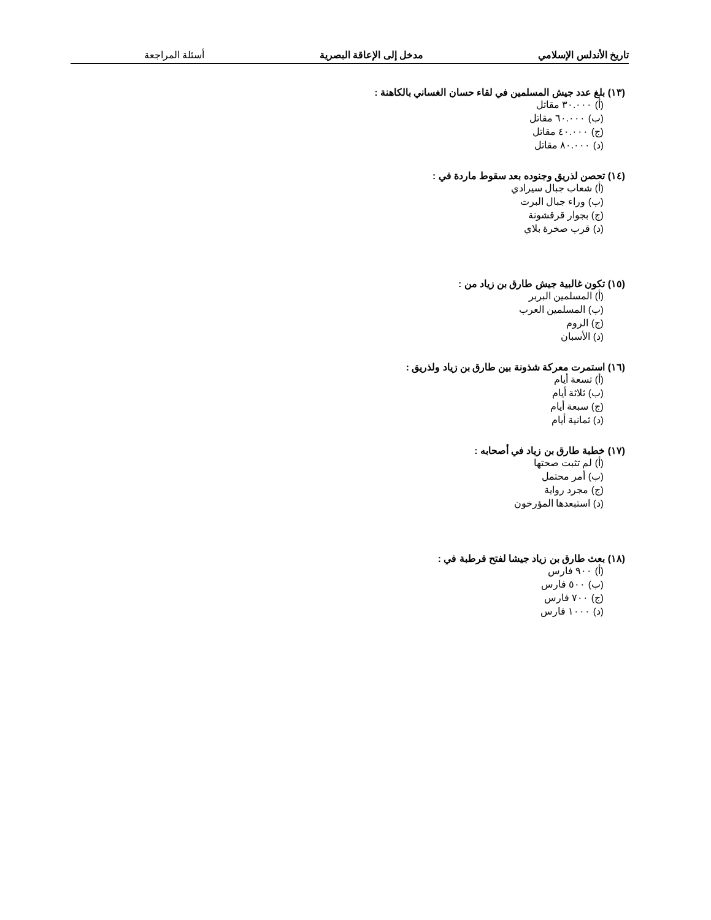تاريخ الأندلس الإسلامي مدخل إلى الإعاقة البصرية أسئلة المراجعة
(١٣) بلغ عدد جيش المسلمين في لقاء حسان الغساني بالكاهنة :
(أ) ٣٠.٠٠٠ مقاتل
(ب) ٦٠.٠٠٠ مقاتل
(ج) ٤٠.٠٠٠ مقاتل
(د) ٨٠.٠٠٠ مقاتل
(١٤) تحصن لذريق وجنوده بعد سقوط ماردة في :
(أ) شعاب جبال سيرادي
(ب) وراء جبال البرت
(ج) بجوار قرقشونة
(د) قرب صخرة بلاي
(١٥) تكون غالبية جيش طارق بن زياد من :
(أ) المسلمين البربر
(ب) المسلمين العرب
(ج) الروم
(د) الأسبان
(١٦) استمرت معركة شذونة بين طارق بن زياد ولذريق :
(أ) تسعة أيام
(ب) ثلاثة أيام
(ج) سبعة أيام
(د) ثمانية أيام
(١٧) خطبة طارق بن زياد في أصحابه :
(أ) لم تثبت صحتها
(ب) أمر محتمل
(ج) مجرد رواية
(د) استبعدها المؤرخون
(١٨) بعث طارق بن زياد جيشا لفتح قرطبة في :
(أ) ٩٠٠ فارس
(ب) ٥٠٠ فارس
(ج) ٧٠٠ فارس
(د) ١٠٠٠ فارس